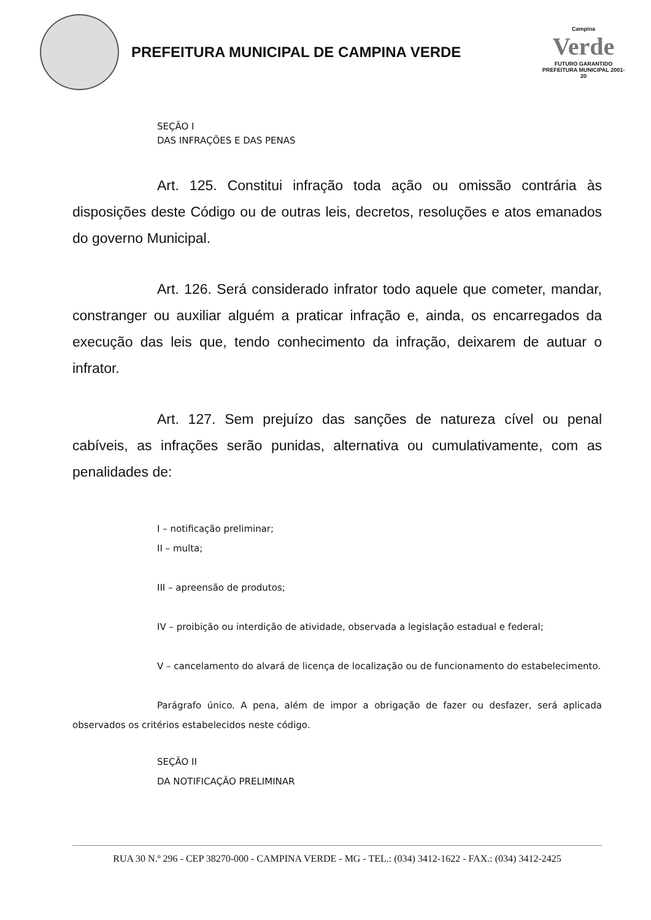PREFEITURA MUNICIPAL DE CAMPINA VERDE
Campina
Verde
FUTURO GARANTIDO
PREFEITURA MUNICIPAL 2001-20
SEÇÃO I
DAS INFRAÇÕES E DAS PENAS
Art. 125. Constitui infração toda ação ou omissão contrária às disposições deste Código ou de outras leis, decretos, resoluções e atos emanados do governo Municipal.
Art. 126. Será considerado infrator todo aquele que cometer, mandar, constranger ou auxiliar alguém a praticar infração e, ainda, os encarregados da execução das leis que, tendo conhecimento da infração, deixarem de autuar o infrator.
Art. 127. Sem prejuízo das sanções de natureza cível ou penal cabíveis, as infrações serão punidas, alternativa ou cumulativamente, com as penalidades de:
I – notificação preliminar;
II – multa;
III – apreensão de produtos;
IV – proibição ou interdição de atividade, observada a legislação estadual e federal;
V – cancelamento do alvará de licença de localização ou de funcionamento do estabelecimento.
Parágrafo único. A pena, além de impor a obrigação de fazer ou desfazer, será aplicada observados os critérios estabelecidos neste código.
SEÇÃO II
DA NOTIFICAÇÃO PRELIMINAR
RUA 30 N.º 296 - CEP 38270-000 - CAMPINA VERDE - MG - TEL.: (034) 3412-1622 - FAX.: (034) 3412-2425